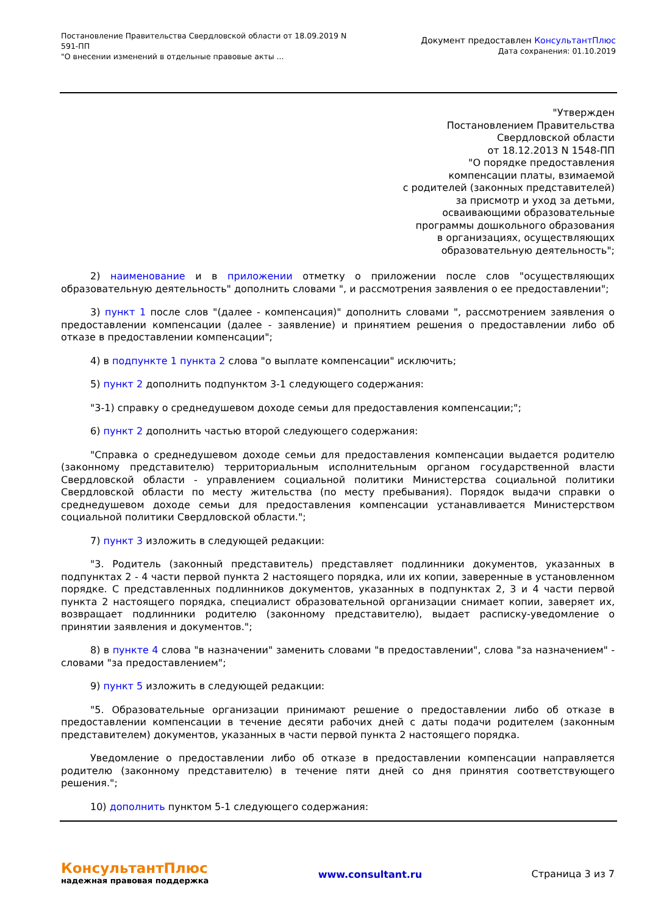Постановление Правительства Свердловской области от 18.09.2019 N
591-ПП
"О внесении изменений в отдельные правовые акты ...
Документ предоставлен КонсультантПлюс
Дата сохранения: 01.10.2019
"Утвержден
Постановлением Правительства
Свердловской области
от 18.12.2013 N 1548-ПП
"О порядке предоставления
компенсации платы, взимаемой
с родителей (законных представителей)
за присмотр и уход за детьми,
осваивающими образовательные
программы дошкольного образования
в организациях, осуществляющих
образовательную деятельность";
2) наименование и в приложении отметку о приложении после слов "осуществляющих образовательную деятельность" дополнить словами ", и рассмотрения заявления о ее предоставлении";
3) пункт 1 после слов "(далее - компенсация)" дополнить словами ", рассмотрением заявления о предоставлении компенсации (далее - заявление) и принятием решения о предоставлении либо об отказе в предоставлении компенсации";
4) в подпункте 1 пункта 2 слова "о выплате компенсации" исключить;
5) пункт 2 дополнить подпунктом 3-1 следующего содержания:
"3-1) справку о среднедушевом доходе семьи для предоставления компенсации;";
6) пункт 2 дополнить частью второй следующего содержания:
"Справка о среднедушевом доходе семьи для предоставления компенсации выдается родителю (законному представителю) территориальным исполнительным органом государственной власти Свердловской области - управлением социальной политики Министерства социальной политики Свердловской области по месту жительства (по месту пребывания). Порядок выдачи справки о среднедушевом доходе семьи для предоставления компенсации устанавливается Министерством социальной политики Свердловской области.";
7) пункт 3 изложить в следующей редакции:
"3. Родитель (законный представитель) представляет подлинники документов, указанных в подпунктах 2 - 4 части первой пункта 2 настоящего порядка, или их копии, заверенные в установленном порядке. С представленных подлинников документов, указанных в подпунктах 2, 3 и 4 части первой пункта 2 настоящего порядка, специалист образовательной организации снимает копии, заверяет их, возвращает подлинники родителю (законному представителю), выдает расписку-уведомление о принятии заявления и документов.";
8) в пункте 4 слова "в назначении" заменить словами "в предоставлении", слова "за назначением" - словами "за предоставлением";
9) пункт 5 изложить в следующей редакции:
"5. Образовательные организации принимают решение о предоставлении либо об отказе в предоставлении компенсации в течение десяти рабочих дней с даты подачи родителем (законным представителем) документов, указанных в части первой пункта 2 настоящего порядка.
Уведомление о предоставлении либо об отказе в предоставлении компенсации направляется родителю (законному представителю) в течение пяти дней со дня принятия соответствующего решения.";
10) дополнить пунктом 5-1 следующего содержания:
КонсультантПлюс
надежная правовая поддержка
www.consultant.ru Страница 3 из 7